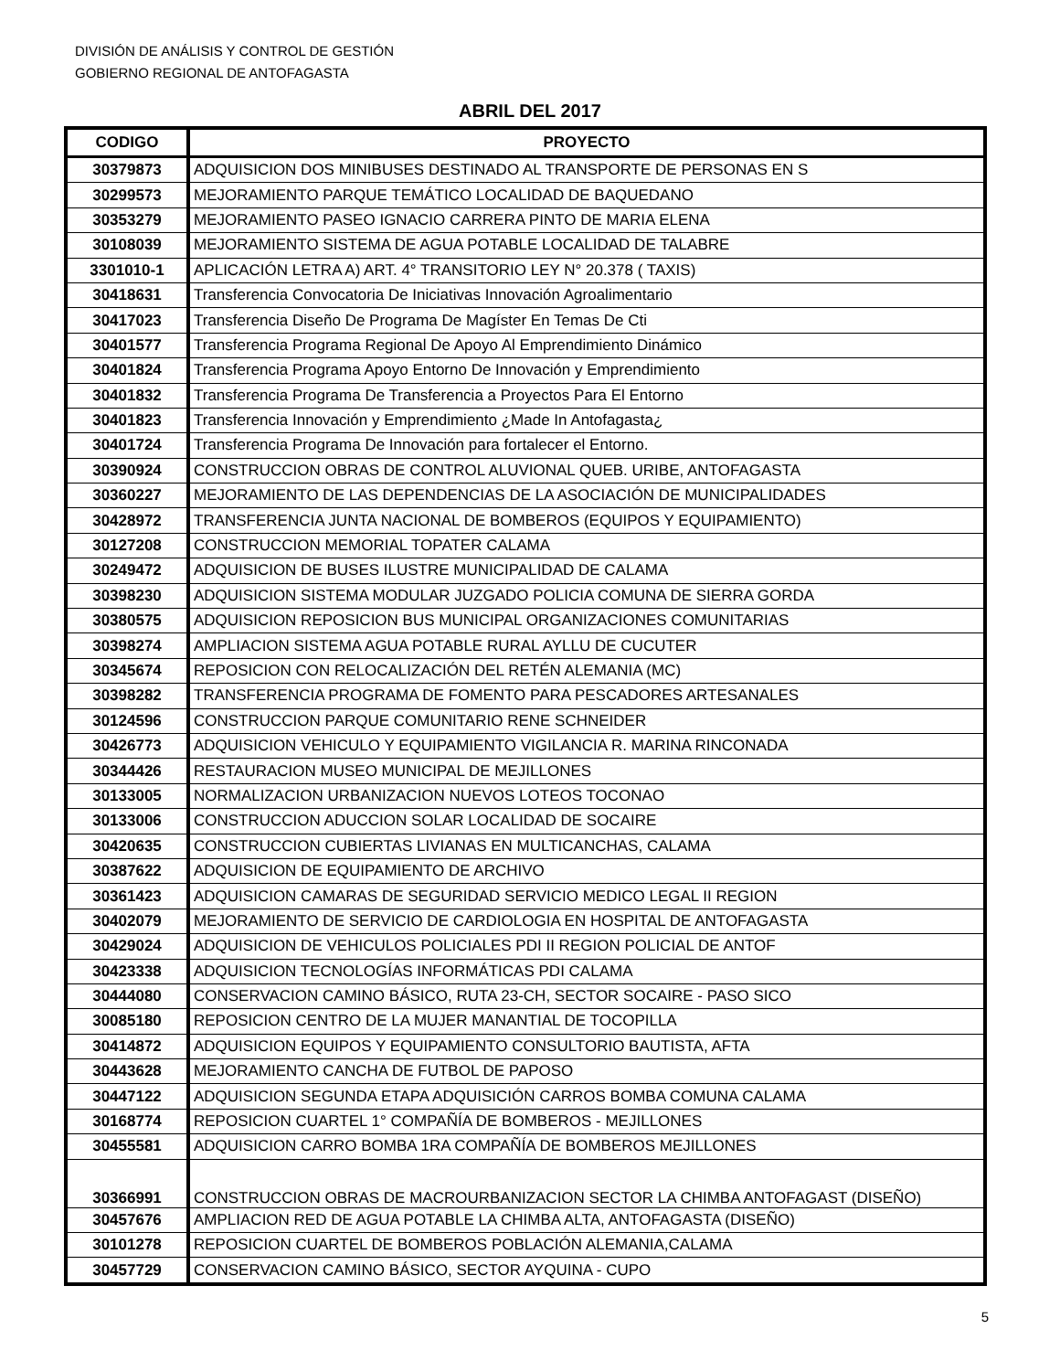DIVISIÓN DE ANÁLISIS Y CONTROL DE GESTIÓN
GOBIERNO REGIONAL DE ANTOFAGASTA
ABRIL DEL 2017
| CODIGO | PROYECTO |
| --- | --- |
| 30379873 | ADQUISICION DOS MINIBUSES DESTINADO AL TRANSPORTE DE PERSONAS EN S |
| 30299573 | MEJORAMIENTO PARQUE TEMÁTICO LOCALIDAD DE BAQUEDANO |
| 30353279 | MEJORAMIENTO PASEO IGNACIO CARRERA PINTO DE MARIA ELENA |
| 30108039 | MEJORAMIENTO SISTEMA DE AGUA POTABLE LOCALIDAD DE TALABRE |
| 3301010-1 | APLICACIÓN LETRA A) ART. 4° TRANSITORIO LEY N° 20.378 ( TAXIS) |
| 30418631 | Transferencia Convocatoria De Iniciativas Innovación Agroalimentario |
| 30417023 | Transferencia Diseño De Programa De Magíster En Temas De Cti |
| 30401577 | Transferencia Programa Regional De Apoyo Al Emprendimiento Dinámico |
| 30401824 | Transferencia Programa Apoyo Entorno De Innovación y Emprendimiento |
| 30401832 | Transferencia Programa De Transferencia a Proyectos Para El Entorno |
| 30401823 | Transferencia Innovación y Emprendimiento ¿Made In Antofagasta¿ |
| 30401724 | Transferencia Programa De Innovación para fortalecer el Entorno. |
| 30390924 | CONSTRUCCION OBRAS DE CONTROL ALUVIONAL QUEB. URIBE, ANTOFAGASTA |
| 30360227 | MEJORAMIENTO DE LAS DEPENDENCIAS DE LA ASOCIACIÓN DE MUNICIPALIDADES |
| 30428972 | TRANSFERENCIA JUNTA NACIONAL DE BOMBEROS (EQUIPOS Y EQUIPAMIENTO) |
| 30127208 | CONSTRUCCION MEMORIAL TOPATER CALAMA |
| 30249472 | ADQUISICION DE BUSES ILUSTRE MUNICIPALIDAD DE CALAMA |
| 30398230 | ADQUISICION SISTEMA MODULAR JUZGADO POLICIA COMUNA DE SIERRA GORDA |
| 30380575 | ADQUISICION REPOSICION BUS MUNICIPAL ORGANIZACIONES COMUNITARIAS |
| 30398274 | AMPLIACION SISTEMA AGUA POTABLE RURAL AYLLU DE CUCUTER |
| 30345674 | REPOSICION CON RELOCALIZACIÓN DEL RETÉN ALEMANIA (MC) |
| 30398282 | TRANSFERENCIA PROGRAMA DE FOMENTO PARA PESCADORES ARTESANALES |
| 30124596 | CONSTRUCCION PARQUE COMUNITARIO RENE SCHNEIDER |
| 30426773 | ADQUISICION VEHICULO Y EQUIPAMIENTO VIGILANCIA R. MARINA RINCONADA |
| 30344426 | RESTAURACION MUSEO MUNICIPAL DE MEJILLONES |
| 30133005 | NORMALIZACION URBANIZACION NUEVOS LOTEOS TOCONAO |
| 30133006 | CONSTRUCCION ADUCCION SOLAR LOCALIDAD DE SOCAIRE |
| 30420635 | CONSTRUCCION CUBIERTAS LIVIANAS EN MULTICANCHAS, CALAMA |
| 30387622 | ADQUISICION DE EQUIPAMIENTO DE ARCHIVO |
| 30361423 | ADQUISICION CAMARAS DE SEGURIDAD SERVICIO MEDICO LEGAL II REGION |
| 30402079 | MEJORAMIENTO DE SERVICIO DE CARDIOLOGIA EN HOSPITAL DE ANTOFAGASTA |
| 30429024 | ADQUISICION DE VEHICULOS POLICIALES PDI II REGION POLICIAL DE ANTOF |
| 30423338 | ADQUISICION TECNOLOGÍAS INFORMÁTICAS PDI CALAMA |
| 30444080 | CONSERVACION CAMINO BÁSICO, RUTA 23-CH, SECTOR SOCAIRE - PASO SICO |
| 30085180 | REPOSICION CENTRO DE LA MUJER MANANTIAL DE TOCOPILLA |
| 30414872 | ADQUISICION EQUIPOS Y EQUIPAMIENTO CONSULTORIO BAUTISTA, AFTA |
| 30443628 | MEJORAMIENTO CANCHA DE FUTBOL DE PAPOSO |
| 30447122 | ADQUISICION SEGUNDA ETAPA ADQUISICIÓN CARROS BOMBA COMUNA CALAMA |
| 30168774 | REPOSICION CUARTEL 1° COMPAÑÍA DE BOMBEROS - MEJILLONES |
| 30455581 | ADQUISICION CARRO BOMBA 1RA COMPAÑÍA DE BOMBEROS MEJILLONES |
| 30366991 | CONSTRUCCION OBRAS DE MACROURBANIZACION SECTOR LA CHIMBA ANTOFAGAST (DISEÑO) |
| 30457676 | AMPLIACION RED DE AGUA POTABLE LA CHIMBA ALTA, ANTOFAGASTA (DISEÑO) |
| 30101278 | REPOSICION CUARTEL DE BOMBEROS POBLACIÓN ALEMANIA,CALAMA |
| 30457729 | CONSERVACION CAMINO BÁSICO, SECTOR AYQUINA - CUPO |
5